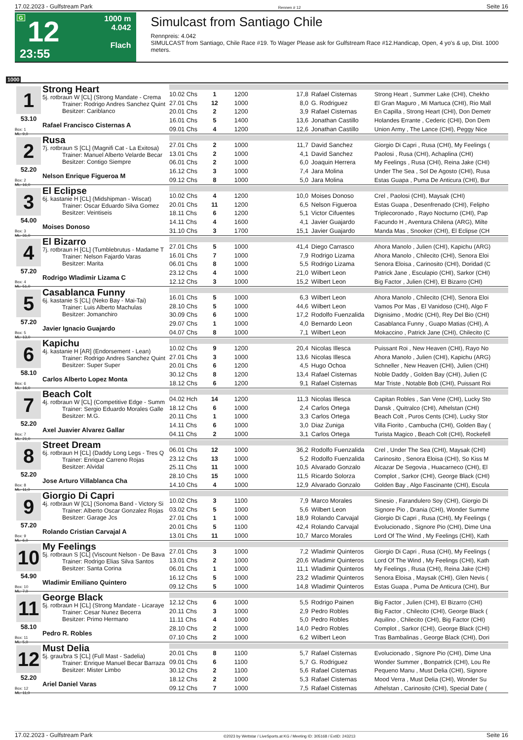17.02.2023 - Gulfstream Park Rennen # 12 Seite 16
G
12
23:55
1000 m
4.042
Flach
Simulcast from Santiago Chile
Rennpreis: 4.042
SIMULCAST from Santiago, Chile Race #19. To Wager Please ask for Gulfstream Race #12.Handicap, Open, 4 yo's & up, Dist. 1000 meters.
1000
1
53.10
Box: 1
ML: 9,0
Strong Heart
5j. rotbraun W [CL] (Strong Mandate - Crema
Trainer: Rodrigo Andres Sanchez Quint
Besitzer: Cariblanco
Rafael Francisco Cisternas A
| 10.02 Chs | 1 | 1200 | 17,8 | Rafael Cisternas | Strong Heart , Summer Lake (CHI), Chekho |
| 27.01 Chs | 12 | 1000 | 8,0 | G. Rodriguez | El Gran Maguro , Mi Martuca (CHI), Rio Mall |
| 20.01 Chs | 2 | 1200 | 3,9 | Rafael Cisternas | En Capilla , Strong Heart (CHI), Don Demetr |
| 16.01 Chs | 5 | 1400 | 13,6 | Jonathan Castillo | Holandes Errante , Cederic (CHI), Don Dem |
| 09.01 Chs | 4 | 1200 | 12,6 | Jonathan Castillo | Union Army , The Lance (CHI), Peggy Nice |
2
52.20
Box: 2
ML: 16,0
Rusa
7j. rotbraun S [CL] (Magnifi Cat - La Exitosa)
Trainer: Manuel Alberto Velarde Becar
Besitzer: Contigo Siempre
Nelson Enrique Figueroa M
| 27.01 Chs | 2 | 1000 | 11,7 | David Sanchez | Giorgio Di Capri , Rusa (CHI), My Feelings ( |
| 13.01 Chs | 2 | 1000 | 4,1 | David Sanchez | Paolosi , Rusa (CHI), Achaplina (CHI) |
| 06.01 Chs | 2 | 1000 | 6,0 | Joaquin Herrera | My Feelings , Rusa (CHI), Reina Jake (CHI) |
| 16.12 Chs | 3 | 1000 | 7,4 | Jara Molina | Under The Sea , Sol De Agosto (CHI), Rusa |
| 09.12 Chs | 8 | 1000 | 5,0 | Jara Molina | Estas Guapa , Puma De Anticura (CHI), Bur |
3
54.00
Box: 3
ML: 31,0
El Eclipse
6j. kastanie H [CL] (Midshipman - Wiscat)
Trainer: Oscar Eduardo Silva Gomez
Besitzer: Veintiseis
Moises Donoso
| 10.02 Chs | 4 | 1200 | 10,0 | Moises Donoso | Crel , Paolosi (CHI), Maysak (CHI) |
| 20.01 Chs | 11 | 1200 | 6,5 | Nelson Figueroa | Estas Guapa , Desenfrenado (CHI), Felipho |
| 18.11 Chs | 6 | 1200 | 5,1 | Victor Cifuentes | Triplecoronado , Rayo Nocturno (CHI), Pap |
| 14.11 Chs | 4 | 1600 | 4,1 | Javier Guajardo | Facundo H , Aventura Chilena (ARG), Milte |
| 31.10 Chs | 3 | 1700 | 15,1 | Javier Guajardo | Manda Mas , Snooker (CHI), El Eclipse (CH |
4
57.20
Box: 4
ML: 51,0
El Bizarro
7j. rotbraun H [CL] (Tumblebrutus - Madame T
Trainer: Nelson Fajardo Varas
Besitzer: Marita
Rodrigo Wladimir Lizama C
| 27.01 Chs | 5 | 1000 | 41,4 | Diego Carrasco | Ahora Manolo , Julien (CHI), Kapichu (ARG) |
| 16.01 Chs | 7 | 1000 | 7,9 | Rodrigo Lizama | Ahora Manolo , Chilecito (CHI), Senora Eloi |
| 06.01 Chs | 8 | 1000 | 5,5 | Rodrigo Lizama | Senora Eloisa , Carinosito (CHI), Doridad (C |
| 23.12 Chs | 4 | 1000 | 21,0 | Wilbert Leon | Patrick Jane , Esculapio (CHI), Sarkor (CHI) |
| 12.12 Chs | 3 | 1000 | 15,2 | Wilbert Leon | Big Factor , Julien (CHI), El Bizarro (CHI) |
5
57.20
Box: 5
ML: 13,0
Casablanca Funny
6j. kastanie S [CL] (Neko Bay - Mai-Tai)
Trainer: Luis Alberto Machulas
Besitzer: Jomanchiro
Javier Ignacio Guajardo
| 16.01 Chs | 5 | 1000 | 6,3 | Wilbert Leon | Ahora Manolo , Chilecito (CHI), Senora Eloi |
| 28.10 Chs | 5 | 1000 | 44,6 | Wilbert Leon | Vamos Por Mas , El Vanidoso (CHI), Algo F |
| 30.09 Chs | 6 | 1000 | 17,2 | Rodolfo Fuenzalida | Dignisimo , Modric (CHI), Rey Del Bio (CHI) |
| 29.07 Chs | 1 | 1000 | 4,0 | Bernardo Leon | Casablanca Funny , Guapo Matias (CHI), A |
| 04.07 Chs | 8 | 1000 | 7,1 | Wilbert Leon | Mokaccino , Patrick Jane (CHI), Chilecito (C |
6
58.10
Box: 6
ML: 16,0
Kapichu
4j. kastanie H [AR] (Endorsement - Lean)
Trainer: Rodrigo Andres Sanchez Quint
Besitzer: Super Super
Carlos Alberto Lopez Monta
| 10.02 Chs | 9 | 1200 | 20,4 | Nicolas Illesca | Puissant Roi , New Heaven (CHI), Rayo No |
| 27.01 Chs | 3 | 1000 | 13,6 | Nicolas Illesca | Ahora Manolo , Julien (CHI), Kapichu (ARG) |
| 20.01 Chs | 6 | 1200 | 4,5 | Hugo Ochoa | Schneller , New Heaven (CHI), Julien (CHI) |
| 30.12 Chs | 8 | 1200 | 13,4 | Rafael Cisternas | Noble Daddy , Golden Bay (CHI), Julien (C |
| 18.12 Chs | 6 | 1200 | 9,1 | Rafael Cisternas | Mar Triste , Notable Bob (CHI), Puissant Roi |
7
52.20
Box: 7
ML: 21,0
Beach Colt
4j. rotbraun W [CL] (Competitive Edge - Summ
Trainer: Sergio Eduardo Morales Galle
Besitzer: M.G.
Axel Juavier Alvarez Gallar
| 04.02 Hch | 14 | 1200 | 11,3 | Nicolas Illesca | Capitan Robles , San Vene (CHI), Lucky Sto |
| 18.12 Chs | 6 | 1000 | 2,4 | Carlos Ortega | Dansk , Quitralco (CHI), Athelstan (CHI) |
| 20.11 Chs | 1 | 1000 | 3,3 | Carlos Ortega | Beach Colt , Puros Cents (CHI), Lucky Stor |
| 14.11 Chs | 6 | 1000 | 3,0 | Diaz Zuniga | Villa Fiorito , Cambucha (CHI), Golden Bay ( |
| 04.11 Chs | 2 | 1000 | 3,1 | Carlos Ortega | Turista Magico , Beach Colt (CHI), Rockefell |
8
52.20
Box: 8
ML: 11,0
Street Dream
6j. rotbraun H [CL] (Daddy Long Legs - Tres Q
Trainer: Enrique Carreno Rojas
Besitzer: Alvidal
Jose Arturo Villablanca Cha
| 06.01 Chs | 12 | 1000 | 36,2 | Rodolfo Fuenzalida | Crel , Under The Sea (CHI), Maysak (CHI) |
| 23.12 Chs | 13 | 1000 | 5,2 | Rodolfo Fuenzalida | Carinosito , Senora Eloisa (CHI), So Kiss M |
| 25.11 Chs | 11 | 1000 | 10,5 | Alvarado Gonzalo | Alcazar De Segovia , Huacarneco (CHI), El |
| 28.10 Chs | 15 | 1000 | 11,5 | Ricardo Solorza | Complot , Sarkor (CHI), George Black (CHI) |
| 14.10 Chs | 4 | 1000 | 12,9 | Alvarado Gonzalo | Golden Bay , Algo Fascinante (CHI), Escula |
9
57.20
Box: 9
ML: 6,0
Giorgio Di Capri
4j. rotbraun W [CL] (Sonoma Band - Victory Si
Trainer: Alberto Oscar Gonzalez Rojas
Besitzer: Garage Jcs
Rolando Cristian Carvajal A
| 10.02 Chs | 3 | 1100 | 7,9 | Marco Morales | Sinesio , Farandulero Soy (CHI), Giorgio Di |
| 03.02 Chs | 5 | 1000 | 5,6 | Wilbert Leon | Signore Pio , Drania (CHI), Wonder Summe |
| 27.01 Chs | 1 | 1000 | 18,9 | Rolando Carvajal | Giorgio Di Capri , Rusa (CHI), My Feelings ( |
| 20.01 Chs | 5 | 1100 | 42,4 | Rolando Carvajal | Evolucionado , Signore Pio (CHI), Dime Una |
| 13.01 Chs | 11 | 1000 | 10,7 | Marco Morales | Lord Of The Wind , My Feelings (CHI), Kath |
10
54.90
Box: 10
ML: 7,0
My Feelings
5j. rotbraun S [CL] (Viscount Nelson - De Bava
Trainer: Rodrigo Elias Silva Santos
Besitzer: Santa Corina
Wladimir Emiliano Quintero
| 27.01 Chs | 3 | 1000 | 7,2 | Wladimir Quinteros | Giorgio Di Capri , Rusa (CHI), My Feelings ( |
| 13.01 Chs | 2 | 1000 | 20,6 | Wladimir Quinteros | Lord Of The Wind , My Feelings (CHI), Kath |
| 06.01 Chs | 1 | 1000 | 11,1 | Wladimir Quinteros | My Feelings , Rusa (CHI), Reina Jake (CHI) |
| 16.12 Chs | 5 | 1000 | 23,2 | Wladimir Quinteros | Senora Eloisa , Maysak (CHI), Glen Nevis ( |
| 09.12 Chs | 5 | 1000 | 14,8 | Wladimir Quinteros | Estas Guapa , Puma De Anticura (CHI), Bur |
11
58.10
Box: 11
ML: 5,0
George Black
5j. rotbraun H [CL] (Strong Mandate - Licaraye
Trainer: Cesar Nunez Becerra
Besitzer: Primo Hermano
Pedro R. Robles
| 12.12 Chs | 6 | 1000 | 5,5 | Rodrigo Painen | Big Factor , Julien (CHI), El Bizarro (CHI) |
| 20.11 Chs | 3 | 1000 | 2,9 | Pedro Robles | Big Factor , Chilecito (CHI), George Black ( |
| 11.11 Chs | 4 | 1000 | 5,0 | Pedro Robles | Aquilino , Chilecito (CHI), Big Factor (CHI) |
| 28.10 Chs | 2 | 1000 | 14,0 | Pedro Robles | Complot , Sarkor (CHI), George Black (CHI) |
| 07.10 Chs | 2 | 1000 | 6,2 | Wilbert Leon | Tras Bambalinas , George Black (CHI), Dori |
12
52.20
Box: 12
ML: 11,0
Must Delia
5j. grau/bra S [CL] (Full Mast - Sadelia)
Trainer: Enrique Manuel Becar Barraza
Besitzer: Mister Limbo
Ariel Daniel Varas
| 20.01 Chs | 8 | 1100 | 5,7 | Rafael Cisternas | Evolucionado , Signore Pio (CHI), Dime Una |
| 09.01 Chs | 6 | 1100 | 5,7 | G. Rodriguez | Wonder Summer , Bonpatrick (CHI), Lou Re |
| 30.12 Chs | 2 | 1100 | 5,6 | Rafael Cisternas | Pequeno Manu , Must Delia (CHI), Signore |
| 18.12 Chs | 2 | 1000 | 5,3 | Rafael Cisternas | Mood Verra , Must Delia (CHI), Wonder Su |
| 09.12 Chs | 7 | 1000 | 7,5 | Rafael Cisternas | Athelstan , Carinosito (CHI), Special Date ( |
17.02.2023 - Gulfstream Park ©2023 by Wettstar / LiveSports.at KG / Meeting ID: 305168 / ExtID: 243213 Seite 16